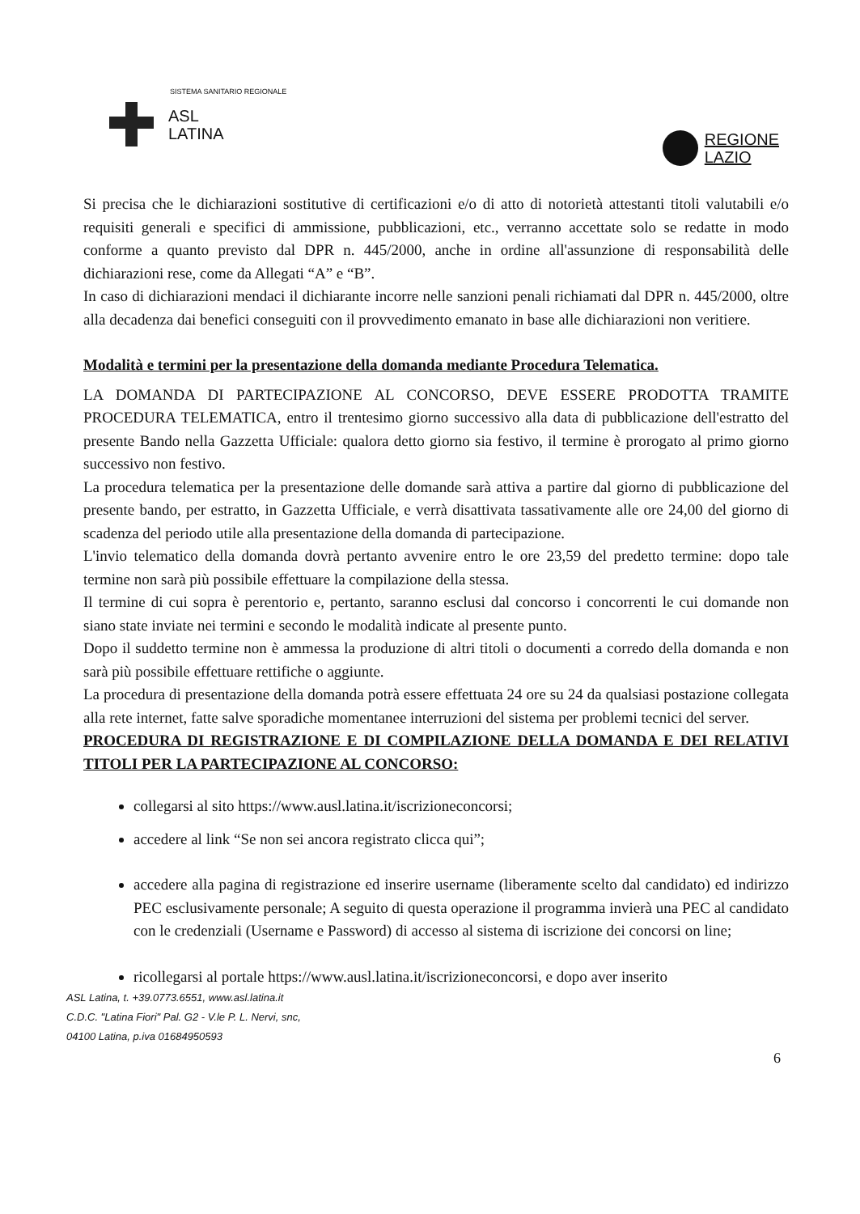SISTEMA SANITARIO REGIONALE
ASL
LATINA
REGIONE
LAZIO
Si precisa che le dichiarazioni sostitutive di certificazioni e/o di atto di notorietà attestanti titoli valutabili e/o requisiti generali e specifici di ammissione, pubblicazioni, etc., verranno accettate solo se redatte in modo conforme a quanto previsto dal DPR n. 445/2000, anche in ordine all'assunzione di responsabilità delle dichiarazioni rese, come da Allegati “A” e “B”.
In caso di dichiarazioni mendaci il dichiarante incorre nelle sanzioni penali richiamati dal DPR n. 445/2000, oltre alla decadenza dai benefici conseguiti con il provvedimento emanato in base alle dichiarazioni non veritiere.
Modalità e termini per la presentazione della domanda mediante Procedura Telematica.
LA DOMANDA DI PARTECIPAZIONE AL CONCORSO, DEVE ESSERE PRODOTTA TRAMITE PROCEDURA TELEMATICA, entro il trentesimo giorno successivo alla data di pubblicazione dell'estratto del presente Bando nella Gazzetta Ufficiale: qualora detto giorno sia festivo, il termine è prorogato al primo giorno successivo non festivo.
La procedura telematica per la presentazione delle domande sarà attiva a partire dal giorno di pubblicazione del presente bando, per estratto, in Gazzetta Ufficiale, e verrà disattivata tassativamente alle ore 24,00 del giorno di scadenza del periodo utile alla presentazione della domanda di partecipazione.
L'invio telematico della domanda dovrà pertanto avvenire entro le ore 23,59 del predetto termine: dopo tale termine non sarà più possibile effettuare la compilazione della stessa.
Il termine di cui sopra è perentorio e, pertanto, saranno esclusi dal concorso i concorrenti le cui domande non siano state inviate nei termini e secondo le modalità indicate al presente punto.
Dopo il suddetto termine non è ammessa la produzione di altri titoli o documenti a corredo della domanda e non sarà più possibile effettuare rettifiche o aggiunte.
La procedura di presentazione della domanda potrà essere effettuata 24 ore su 24 da qualsiasi postazione collegata alla rete internet, fatte salve sporadiche momentanee interruzioni del sistema per problemi tecnici del server.
PROCEDURA DI REGISTRAZIONE E DI COMPILAZIONE DELLA DOMANDA E DEI RELATIVI TITOLI PER LA PARTECIPAZIONE AL CONCORSO:
collegarsi al sito https://www.ausl.latina.it/iscrizioneconcorsi;
accedere al link “Se non sei ancora registrato clicca qui”;
accedere alla pagina di registrazione ed inserire username (liberamente scelto dal candidato) ed indirizzo PEC esclusivamente personale; A seguito di questa operazione il programma invierà una PEC al candidato con le credenziali (Username e Password) di accesso al sistema di iscrizione dei concorsi on line;
ricollegarsi al portale https://www.ausl.latina.it/iscrizioneconcorsi, e dopo aver inserito
ASL Latina, t. +39.0773.6551, www.asl.latina.it
C.D.C. "Latina Fiori" Pal. G2 - V.le P. L. Nervi, snc,
04100 Latina, p.iva 01684950593
6